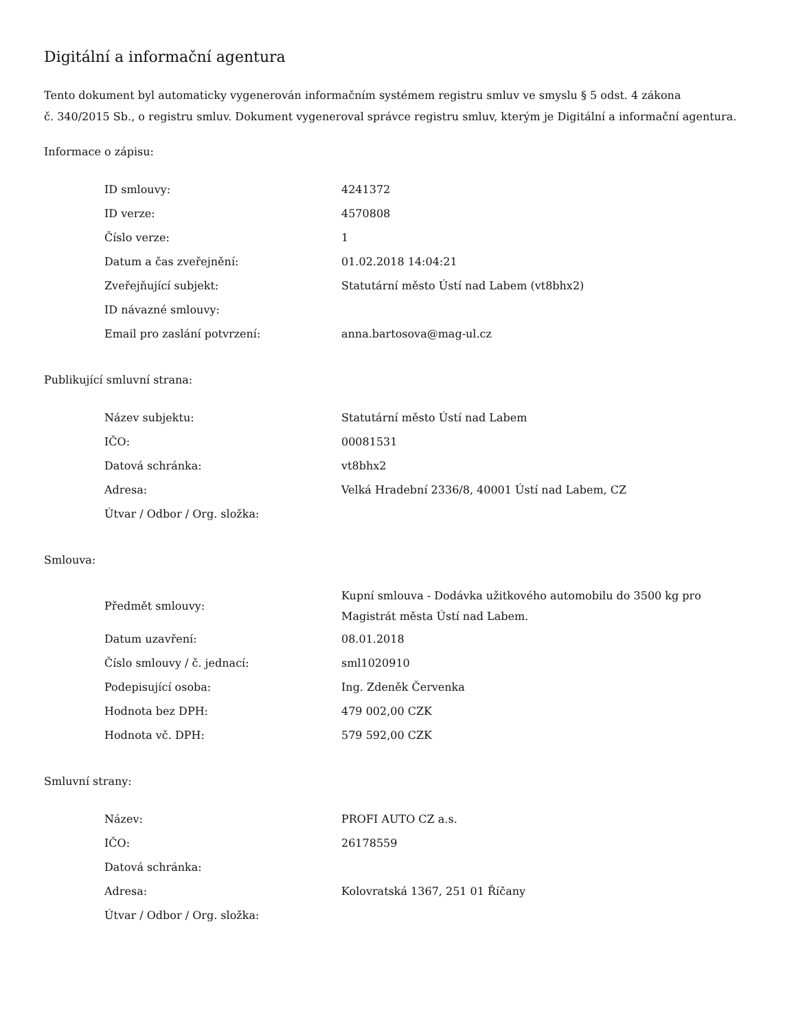Digitální a informační agentura
Tento dokument byl automaticky vygenerován informačním systémem registru smluv ve smyslu § 5 odst. 4 zákona
č. 340/2015 Sb., o registru smluv. Dokument vygeneroval správce registru smluv, kterým je Digitální a informační agentura.
Informace o zápisu:
| ID smlouvy: | 4241372 |
| ID verze: | 4570808 |
| Číslo verze: | 1 |
| Datum a čas zveřejnění: | 01.02.2018 14:04:21 |
| Zveřejňující subjekt: | Statutární město Ústí nad Labem (vt8bhx2) |
| ID návazné smlouvy: | |
| Email pro zaslání potvrzení: | anna.bartosova@mag-ul.cz |
Publikující smluvní strana:
| Název subjektu: | Statutární město Ústí nad Labem |
| IČO: | 00081531 |
| Datová schránka: | vt8bhx2 |
| Adresa: | Velká Hradební 2336/8, 40001 Ústí nad Labem, CZ |
| Útvar / Odbor / Org. složka: | |
Smlouva:
| Předmět smlouvy: | Kupní smlouva - Dodávka užitkového automobilu do 3500 kg pro Magistrát města Ústí nad Labem. |
| Datum uzavření: | 08.01.2018 |
| Číslo smlouvy / č. jednací: | sml1020910 |
| Podepisující osoba: | Ing. Zdeněk Červenka |
| Hodnota bez DPH: | 479 002,00 CZK |
| Hodnota vč. DPH: | 579 592,00 CZK |
Smluvní strany:
| Název: | PROFI AUTO CZ a.s. |
| IČO: | 26178559 |
| Datová schránka: | |
| Adresa: | Kolovratská 1367, 251 01 Říčany |
| Útvar / Odbor / Org. složka: | |